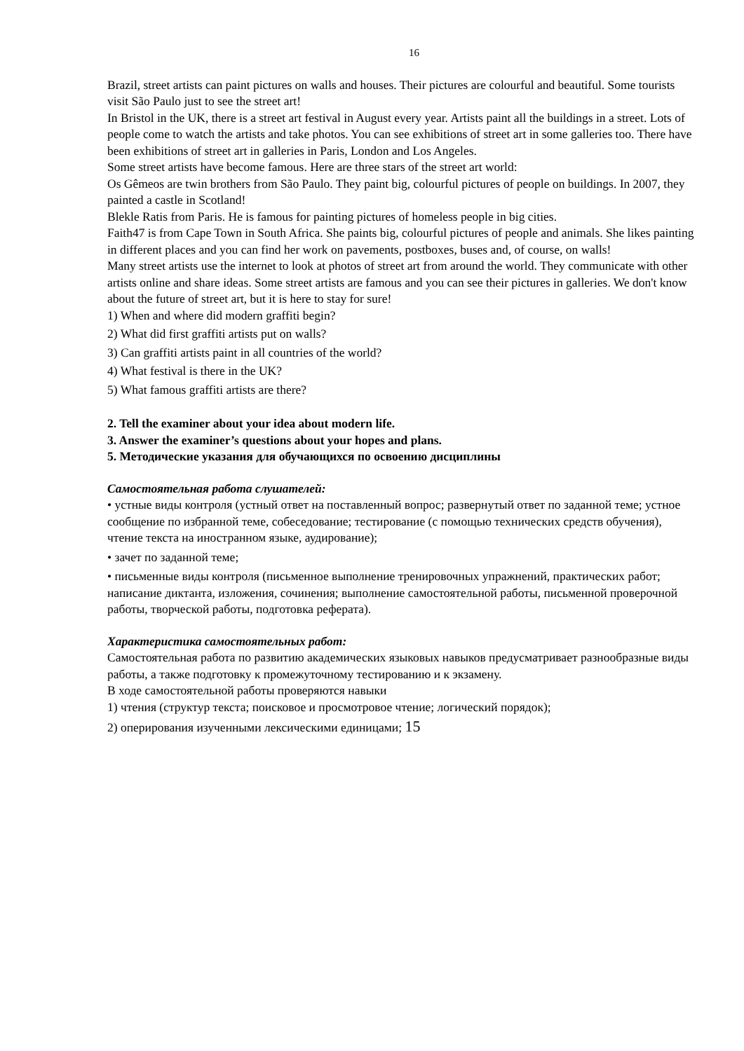16
Brazil, street artists can paint pictures on walls and houses. Their pictures are colourful and beautiful. Some tourists visit São Paulo just to see the street art!
In Bristol in the UK, there is a street art festival in August every year. Artists paint all the buildings in a street. Lots of people come to watch the artists and take photos. You can see exhibitions of street art in some galleries too. There have been exhibitions of street art in galleries in Paris, London and Los Angeles.
Some street artists have become famous. Here are three stars of the street art world:
Os Gêmeos are twin brothers from São Paulo. They paint big, colourful pictures of people on buildings. In 2007, they painted a castle in Scotland!
Blekle Ratis from Paris. He is famous for painting pictures of homeless people in big cities.
Faith47 is from Cape Town in South Africa. She paints big, colourful pictures of people and animals. She likes painting in different places and you can find her work on pavements, postboxes, buses and, of course, on walls!
Many street artists use the internet to look at photos of street art from around the world. They communicate with other artists online and share ideas. Some street artists are famous and you can see their pictures in galleries. We don't know about the future of street art, but it is here to stay for sure!
1) When and where did modern graffiti begin?
2) What did first graffiti artists put on walls?
3) Can graffiti artists paint in all countries of the world?
4) What festival is there in the UK?
5) What famous graffiti artists are there?
2. Tell the examiner about your idea about modern life.
3. Answer the examiner’s questions about your hopes and plans.
5. Методические указания для обучающихся по освоению дисциплины
Самостоятельная работа слушателей:
• устные виды контроля (устный ответ на поставленный вопрос; развернутый ответ по заданной теме; устное сообщение по избранной теме, собеседование; тестирование (с помощью технических средств обучения), чтение текста на иностранном языке, аудирование);
• зачет по заданной теме;
• письменные виды контроля (письменное выполнение тренировочных упражнений, практических работ; написание диктанта, изложения, сочинения; выполнение самостоятельной работы, письменной проверочной работы, творческой работы, подготовка реферата).
Характеристика самостоятельных работ:
Самостоятельная работа по развитию академических языковых навыков предусматривает разнообразные виды работы, а также подготовку к промежуточному тестированию и к экзамену.
В ходе самостоятельной работы проверяются навыки
1) чтения (структур текста; поисковое и просмотровое чтение; логический порядок);
2) оперирования изученными лексическими единицами; 15